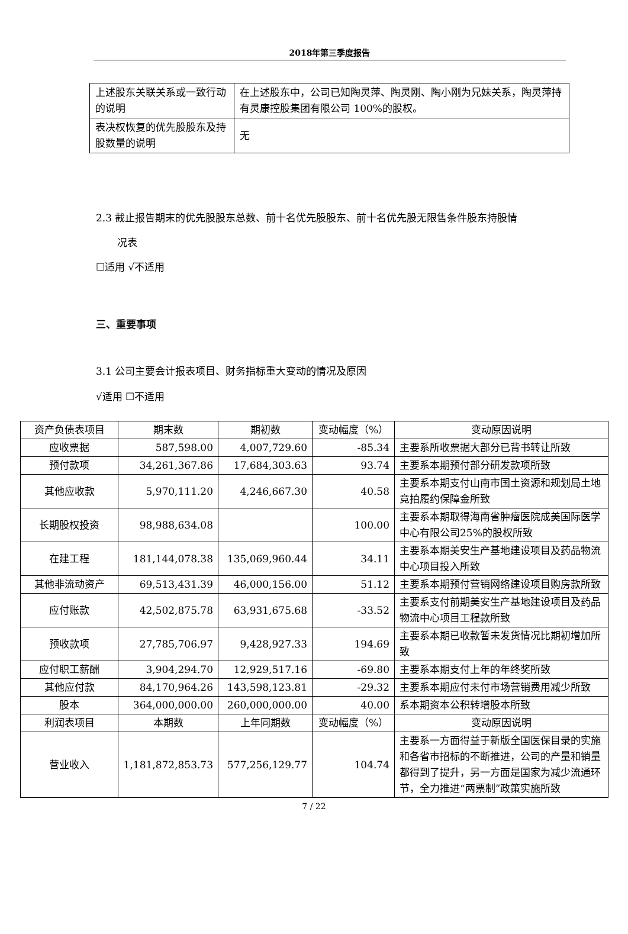2018年第三季度报告
| 上述股东关联关系或一致行动的说明 | 在上述股东中，公司已知陶灵萍、陶灵刚、陶小刚为兄妹关系，陶灵萍持有灵康控股集团有限公司 100%的股权。 |
| 表决权恢复的优先股股东及持股数量的说明 | 无 |
2.3 截止报告期末的优先股股东总数、前十名优先股股东、前十名优先股无限售条件股东持股情
况表
☐适用 √不适用
三、重要事项
3.1 公司主要会计报表项目、财务指标重大变动的情况及原因
√适用 ☐不适用
| 资产负债表项目 | 期末数 | 期初数 | 变动幅度（%） | 变动原因说明 |
| 应收票据 | 587,598.00 | 4,007,729.60 | -85.34 | 主要系所收票据大部分已背书转让所致 |
| 预付款项 | 34,261,367.86 | 17,684,303.63 | 93.74 | 主要系本期预付部分研发款项所致 |
| 其他应收款 | 5,970,111.20 | 4,246,667.30 | 40.58 | 主要系本期支付山南市国土资源和规划局土地竞拍履约保障金所致 |
| 长期股权投资 | 98,988,634.08 | | 100.00 | 主要系本期取得海南省肿瘤医院成美国际医学中心有限公司25%的股权所致 |
| 在建工程 | 181,144,078.38 | 135,069,960.44 | 34.11 | 主要系本期美安生产基地建设项目及药品物流中心项目投入所致 |
| 其他非流动资产 | 69,513,431.39 | 46,000,156.00 | 51.12 | 主要系本期预付营销网络建设项目购房款所致 |
| 应付账款 | 42,502,875.78 | 63,931,675.68 | -33.52 | 主要系支付前期美安生产基地建设项目及药品物流中心项目工程款所致 |
| 预收款项 | 27,785,706.97 | 9,428,927.33 | 194.69 | 主要系本期已收款暂未发货情况比期初增加所致 |
| 应付职工薪酬 | 3,904,294.70 | 12,929,517.16 | -69.80 | 主要系本期支付上年的年终奖所致 |
| 其他应付款 | 84,170,964.26 | 143,598,123.81 | -29.32 | 主要系本期应付未付市场营销费用减少所致 |
| 股本 | 364,000,000.00 | 260,000,000.00 | 40.00 | 系本期资本公积转增股本所致 |
| 利润表项目 | 本期数 | 上年同期数 | 变动幅度（%） | 变动原因说明 |
| 营业收入 | 1,181,872,853.73 | 577,256,129.77 | 104.74 | 主要系一方面得益于新版全国医保目录的实施和各省市招标的不断推进，公司的产量和销量都得到了提升，另一方面是国家为减少流通环节，全力推进“两票制”政策实施所致 |
7 / 22